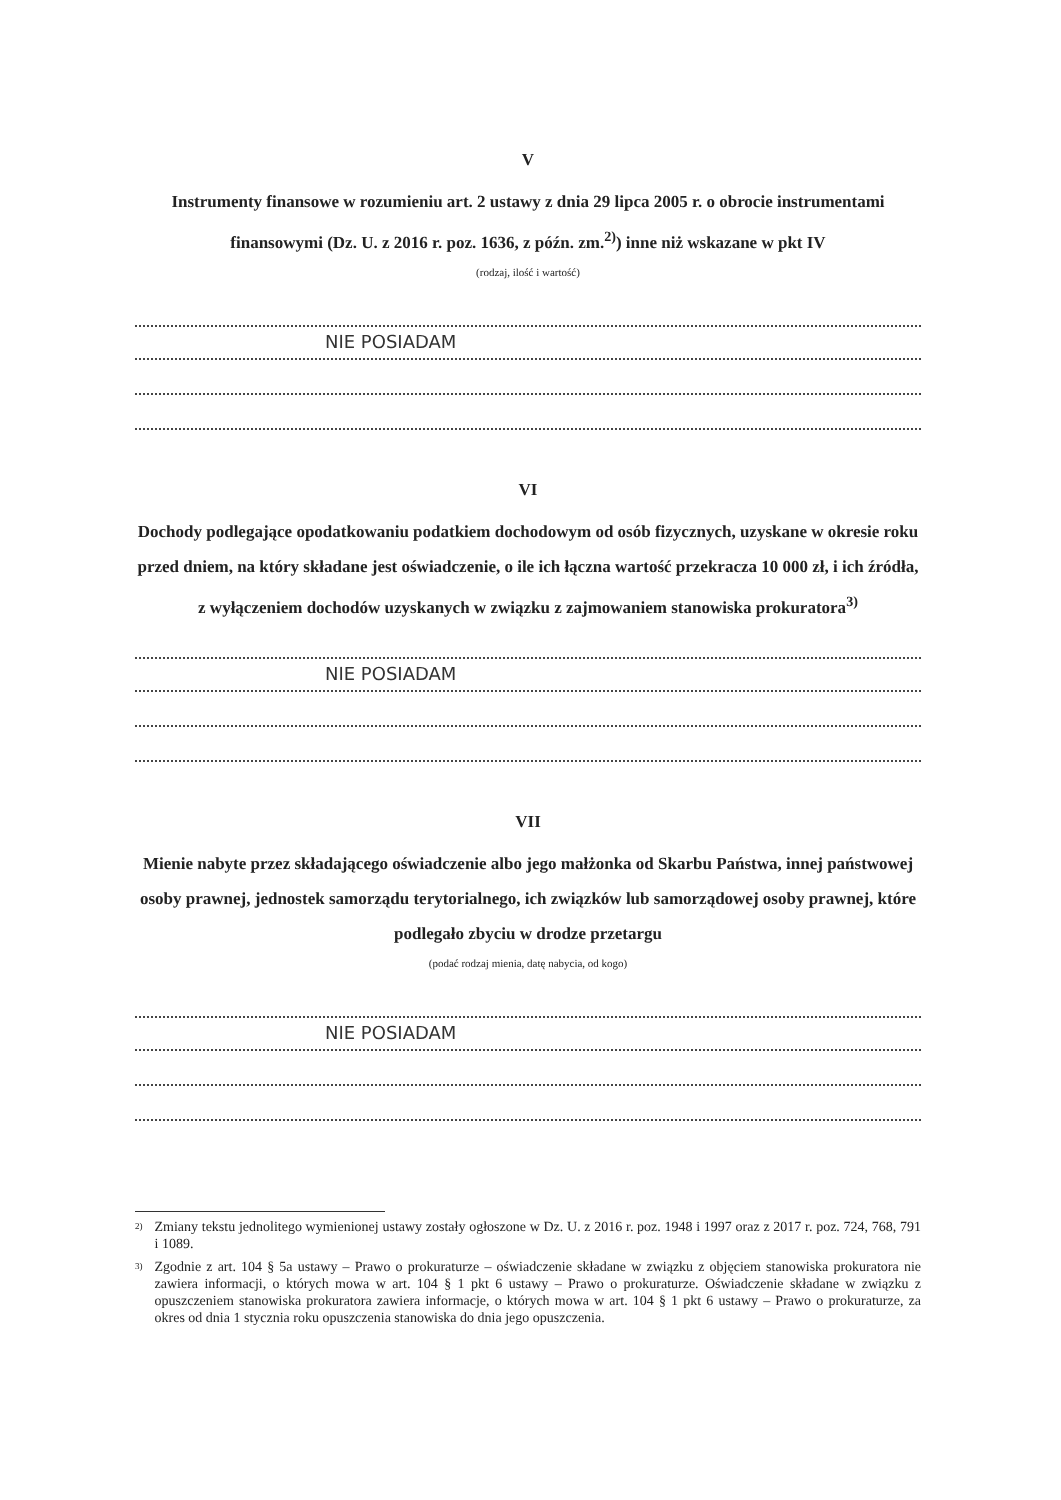V
Instrumenty finansowe w rozumieniu art. 2 ustawy z dnia 29 lipca 2005 r. o obrocie instrumentami finansowymi (Dz. U. z 2016 r. poz. 1636, z późn. zm.<sup>2)</sup>) inne niż wskazane w pkt IV
(rodzaj, ilość i wartość)
NIE POSIADAM
VI
Dochody podlegające opodatkowaniu podatkiem dochodowym od osób fizycznych, uzyskane w okresie roku przed dniem, na który składane jest oświadczenie, o ile ich łączna wartość przekracza 10 000 zł, i ich źródła, z wyłączeniem dochodów uzyskanych w związku z zajmowaniem stanowiska prokuratora<sup>3)</sup>
NIE POSIADAM
VII
Mienie nabyte przez składającego oświadczenie albo jego małżonka od Skarbu Państwa, innej państwowej osoby prawnej, jednostek samorządu terytorialnego, ich związków lub samorządowej osoby prawnej, które podlegało zbyciu w drodze przetargu
(podać rodzaj mienia, datę nabycia, od kogo)
NIE POSIADAM
<sup>2)</sup> Zmiany tekstu jednolitego wymienionej ustawy zostały ogłoszone w Dz. U. z 2016 r. poz. 1948 i 1997 oraz z 2017 r. poz. 724, 768, 791 i 1089.
<sup>3)</sup> Zgodnie z art. 104 § 5a ustawy – Prawo o prokuraturze – oświadczenie składane w związku z objęciem stanowiska prokuratora nie zawiera informacji, o których mowa w art. 104 § 1 pkt 6 ustawy – Prawo o prokuraturze. Oświadczenie składane w związku z opuszczeniem stanowiska prokuratora zawiera informacje, o których mowa w art. 104 § 1 pkt 6 ustawy – Prawo o prokuraturze, za okres od dnia 1 stycznia roku opuszczenia stanowiska do dnia jego opuszczenia.